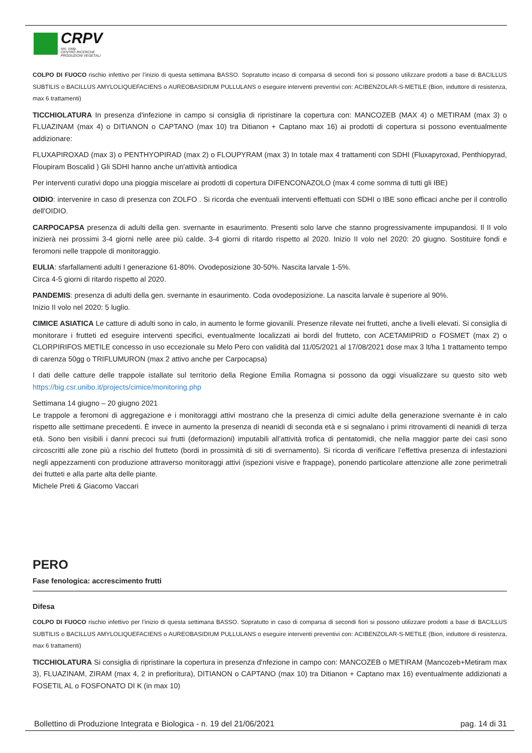CRPV
soc. coop.
CENTRO RICERCHE
PRODUZIONI VEGETALI
COLPO DI FUOCO rischio infettivo per l’inizio di questa settimana BASSO. Sopratutto incaso di comparsa di secondi fiori si possono utilizzare prodotti a base di BACILLUS SUBTILIS o BACILLUS AMYLOLIQUEFACIENS o AUREOBASIDIUM PULLULANS o eseguire interventi preventivi con: ACIBENZOLAR-S-METILE (Bion, induttore di resistenza, max 6 trattamenti)
TICCHIOLATURA In presenza d'infezione in campo si consiglia di ripristinare la copertura con: MANCOZEB (MAX 4) o METIRAM (max 3) o FLUAZINAM (max 4) o DITIANON o CAPTANO (max 10) tra Ditianon + Captano max 16) ai prodotti di copertura si possono eventualmente addizionare:
FLUXAPIROXAD (max 3) o PENTHYOPIRAD (max 2) o FLOUPYRAM (max 3) In totale max 4 trattamenti con SDHI (Fluxapyroxad, Penthiopyrad, Floupiram Boscalid ) Gli SDHI hanno anche un'attività antiodica
Per interventi curativi dopo una pioggia miscelare ai prodotti di copertura DIFENCONAZOLO (max 4 come somma di tutti gli IBE)
OIDIO: intervenire in caso di presenza con ZOLFO . Si ricorda che eventuali interventi effettuati con SDHI o IBE sono efficaci anche per il controllo dell'OIDIO.
CARPOCAPSA presenza di adulti della gen. svernante in esaurimento. Presenti solo larve che stanno progressivamente impupandosi. Il II volo inizierà nei prossimi 3-4 giorni nelle aree più calde. 3-4 giorni di ritardo rispetto al 2020. Inizio II volo nel 2020: 20 giugno. Sostituire fondi e feromoni nelle trappole di monitoraggio.
EULIA: sfarfallamenti adulti I generazione 61-80%. Ovodeposizione 30-50%. Nascita larvale 1-5%.
Circa 4-5 giorni di ritardo rispetto al 2020.
PANDEMIS: presenza di adulti della gen. svernante in esaurimento. Coda ovodeposizione. La nascita larvale è superiore al 90%.
Inizio II volo nel 2020: 5 luglio.
CIMICE ASIATICA Le catture di adulti sono in calo, in aumento le forme giovanili. Presenze rilevate nei frutteti, anche a livelli elevati. Si consiglia di monitorare i frutteti ed eseguire interventi specifici, eventualmente localizzati ai bordi del frutteto, con ACETAMIPRID o FOSMET (max 2) o CLORPIRIFOS METILE concesso in uso eccezionale su Melo Pero con validità dal 11/05/2021 al 17/08/2021 dose max 3 lt/ha 1 trattamento tempo di carenza 50gg o TRIFLUMURON (max 2 attivo anche per Carpocapsa)
I dati delle catture delle trappole istallate sul territorio della Regione Emilia Romagna si possono da oggi visualizzare su questo sito web https://big.csr.unibo.it/projects/cimice/monitoring.php
Settimana 14 giugno – 20 giugno 2021
Le trappole a feromoni di aggregazione e i monitoraggi attivi mostrano che la presenza di cimici adulte della generazione svernante è in calo rispetto alle settimane precedenti. È invece in aumento la presenza di neanidi di seconda età e si segnalano i primi ritrovamenti di neanidi di terza età. Sono ben visibili i danni precoci sui frutti (deformazioni) imputabili all’attività trofica di pentatomidi, che nella maggior parte dei casi sono circoscritti alle zone più a rischio del frutteto (bordi in prossimità di siti di svernamento). Si ricorda di verificare l’effettiva presenza di infestazioni negli appezzamenti con produzione attraverso monitoraggi attivi (ispezioni visive e frappage), ponendo particolare attenzione alle zone perimetrali dei frutteti e alla parte alta delle piante.
Michele Preti & Giacomo Vaccari
PERO
Fase fenologica: accrescimento frutti
Difesa
COLPO DI FUOCO rischio infettivo per l’inizio di questa settimana BASSO. Sopratutto in caso di comparsa di secondi fiori si possono utilizzare prodotti a base di BACILLUS SUBTILIS o BACILLUS AMYLOLIQUEFACIENS o AUREOBASIDIUM PULLULANS o eseguire interventi preventivi con: ACIBENZOLAR-S-METILE (Bion, induttore di resistenza, max 6 trattamenti)
TICCHIOLATURA Si consiglia di ripristinare la copertura in presenza d'nfezione in campo con: MANCOZEB o METIRAM (Mancozeb+Metiram max 3), FLUAZINAM, ZIRAM (max 4, 2 in prefioritura), DITIANON o CAPTANO (max 10) tra Ditianon + Captano max 16) eventualmente addizionati a FOSETIL AL o FOSFONATO DI K (in max 10)
Bollettino di Produzione Integrata e Biologica - n. 19 del 21/06/2021 pag. 14 di 31